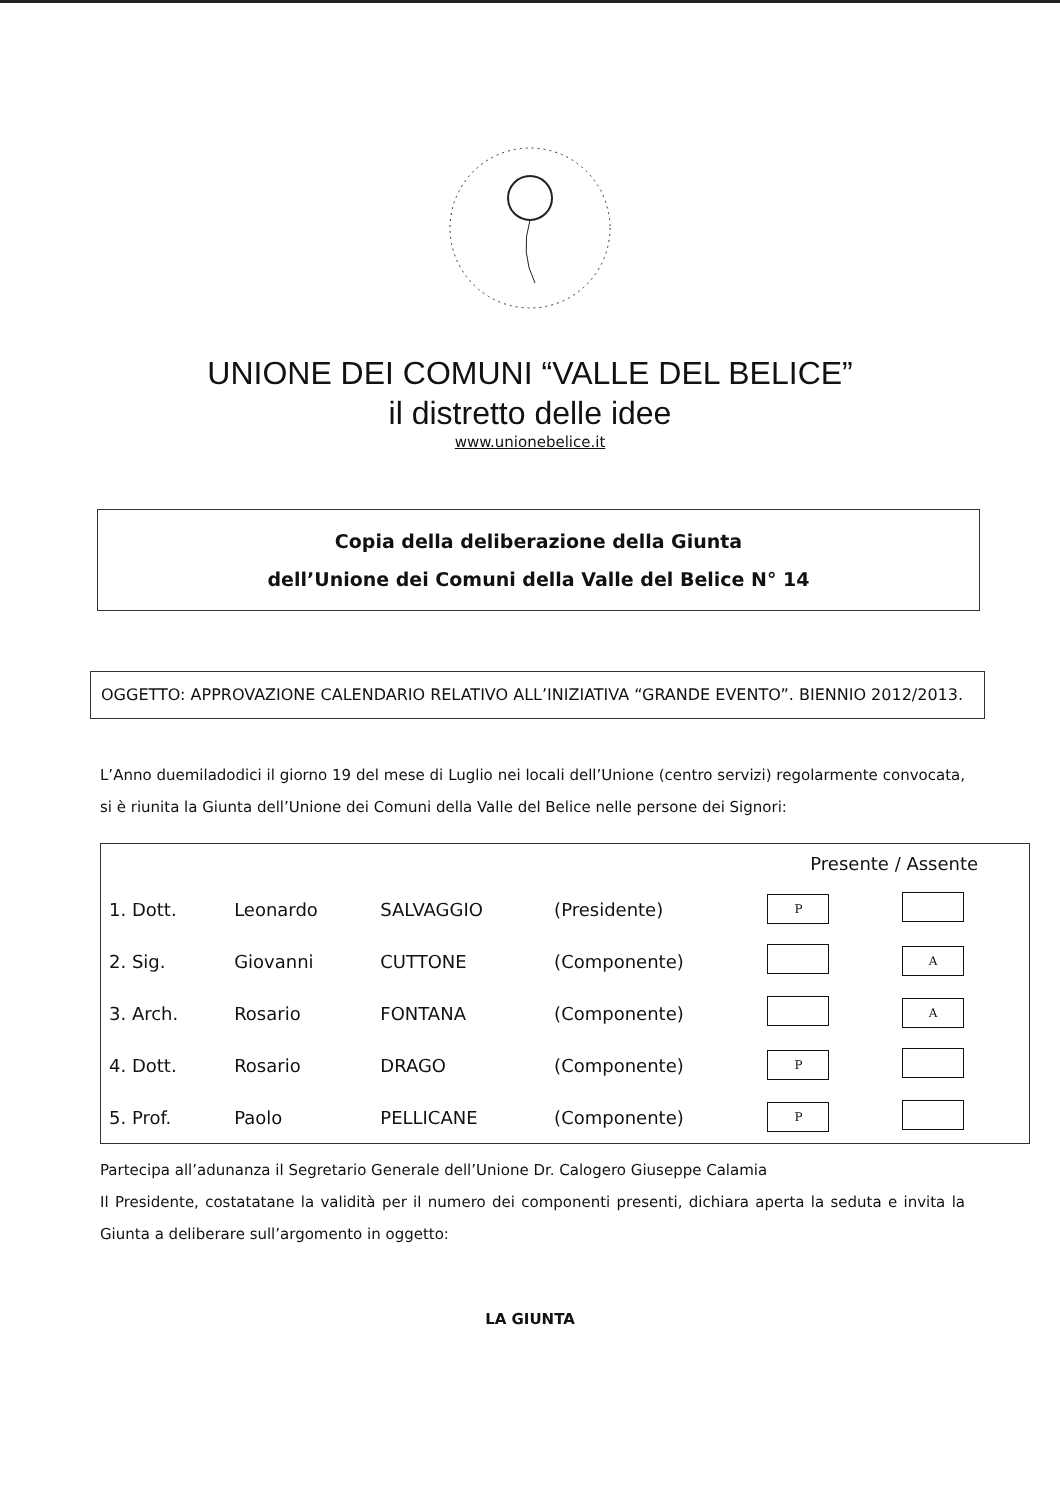UNIONE DEI COMUNI “VALLE DEL BELICE”
il distretto delle idee
www.unionebelice.it
Copia della deliberazione della Giunta
dell’Unione dei Comuni della Valle del Belice N° 14
OGGETTO: APPROVAZIONE CALENDARIO RELATIVO ALL’INIZIATIVA “GRANDE EVENTO”. BIENNIO 2012/2013.
L’Anno duemiladodici il giorno 19 del mese di Luglio nei locali dell’Unione (centro servizi) regolarmente convocata, si è riunita la Giunta dell’Unione dei Comuni della Valle del Belice nelle persone dei Signori:
| | | | | Presente / Assente | |
| --- | --- | --- | --- | --- | --- |
| 1. Dott. | Leonardo | SALVAGGIO | (Presidente) | P | |
| 2. Sig. | Giovanni | CUTTONE | (Componente) | | A |
| 3. Arch. | Rosario | FONTANA | (Componente) | | A |
| 4. Dott. | Rosario | DRAGO | (Componente) | P | |
| 5. Prof. | Paolo | PELLICANE | (Componente) | P | |
Partecipa all’adunanza il Segretario Generale dell’Unione Dr. Calogero Giuseppe Calamia
Il Presidente, costatatane la validità per il numero dei componenti presenti, dichiara aperta la seduta e invita la Giunta a deliberare sull’argomento in oggetto:
LA GIUNTA